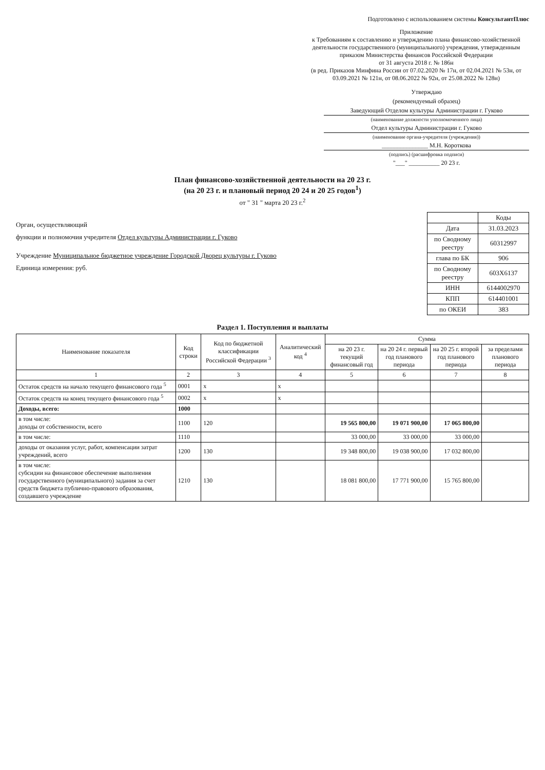Подготовлено с использованием системы КонсультантПлюс
Приложение
к Требованиям к составлению и утверждению плана финансово-хозяйственной деятельности государственного (муниципального) учреждения, утвержденным приказом Министерства финансов Российской Федерации
от 31 августа 2018 г. № 186н
(в ред. Приказов Минфина России от 07.02.2020 № 17н, от 02.04.2021 № 53н, от 03.09.2021 № 121н, от 08.06.2022 № 92н, от 25.08.2022 № 128н)
Утверждаю
(рекомендуемый образец)
Заведующий Отделом культуры Администрации г. Гуково
(наименование должности уполномоченного лица)
Отдел культуры Администрации г. Гуково
(наименование органа-учредителя (учреждения))
_______________ М.Н. Короткова
(подпись) (расшифровка подписи)
"___" __________ 20 23 г.
План финансово-хозяйственной деятельности на 20 23 г.
(на 20 23 г. и плановый период 20 24 и 20 25 годов<sup>1</sup>)
от " 31 " марта 20 23 г.<sup>2</sup>
Орган, осуществляющий
функции и полномочия учредителя Отдел культуры Администрации г. Гуково
Учреждение Муниципальное бюджетное учреждение Городской Дворец культуры г. Гуково
Единица измерения: руб.
| | Коды |
| Дата | 31.03.2023 |
| по Сводному реестру | 60312997 |
| глава по БК | 906 |
| по Сводному реестру | 603Х6137 |
| ИНН | 6144002970 |
| КПП | 614401001 |
| по ОКЕИ | 383 |
Раздел 1. Поступления и выплаты
| Наименование показателя | Код строки | Код по бюджетной классификации Российской Федерации <sup>3</sup> | Аналитический код <sup>4</sup> | Сумма | | | |
| --- | --- | --- | --- | --- | --- | --- | --- |
| | | | | на 20 23 г. текущий финансовый год | на 20 24 г. первый год планового периода | на 20 25 г. второй год планового периода | за пределами планового периода |
| 1 | 2 | 3 | 4 | 5 | 6 | 7 | 8 |
| Остаток средств на начало текущего финансового года <sup>5</sup> | 0001 | х | х | | | | |
| Остаток средств на конец текущего финансового года <sup>5</sup> | 0002 | х | х | | | | |
| Доходы, всего: | 1000 | | | | | | |
| в том числе: доходы от собственности, всего | 1100 | 120 | | 19 565 800,00 | 19 071 900,00 | 17 065 800,00 | |
| в том числе: | 1110 | | | 33 000,00 | 33 000,00 | 33 000,00 | |
| доходы от оказания услуг, работ, компенсации затрат учреждений, всего | 1200 | 130 | | 19 348 800,00 | 19 038 900,00 | 17 032 800,00 | |
| в том числе: субсидии на финансовое обеспечение выполнения государственного (муниципального) задания за счет средств бюджета публично-правового образования, создавшего учреждение | 1210 | 130 | | 18 081 800,00 | 17 771 900,00 | 15 765 800,00 | |